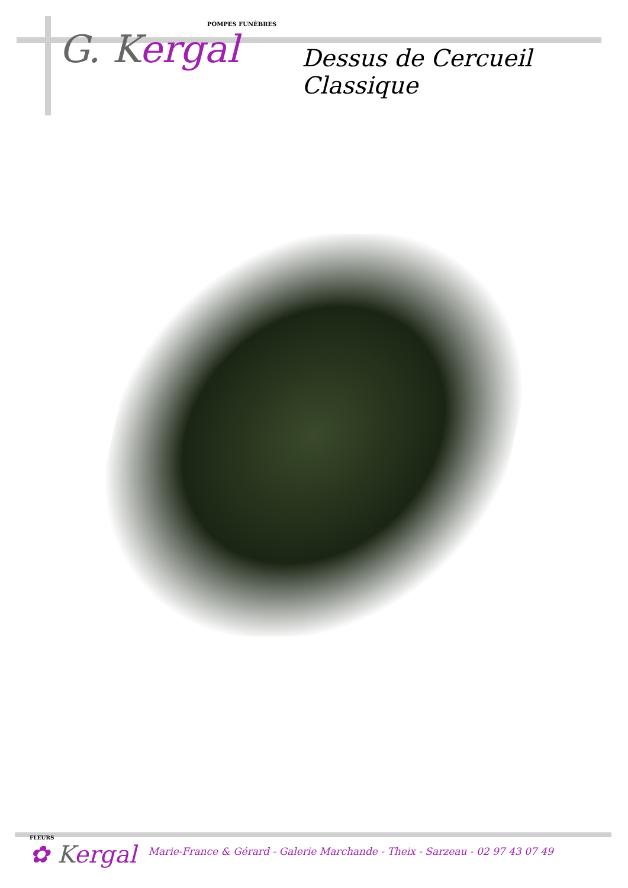POMPES FUNÈBRES
G. Kergal
Dessus de Cercueil Classique
FLEURS
✿ Kergal
Marie-France & Gérard - Galerie Marchande - Theix - Sarzeau - 02 97 43 07 49